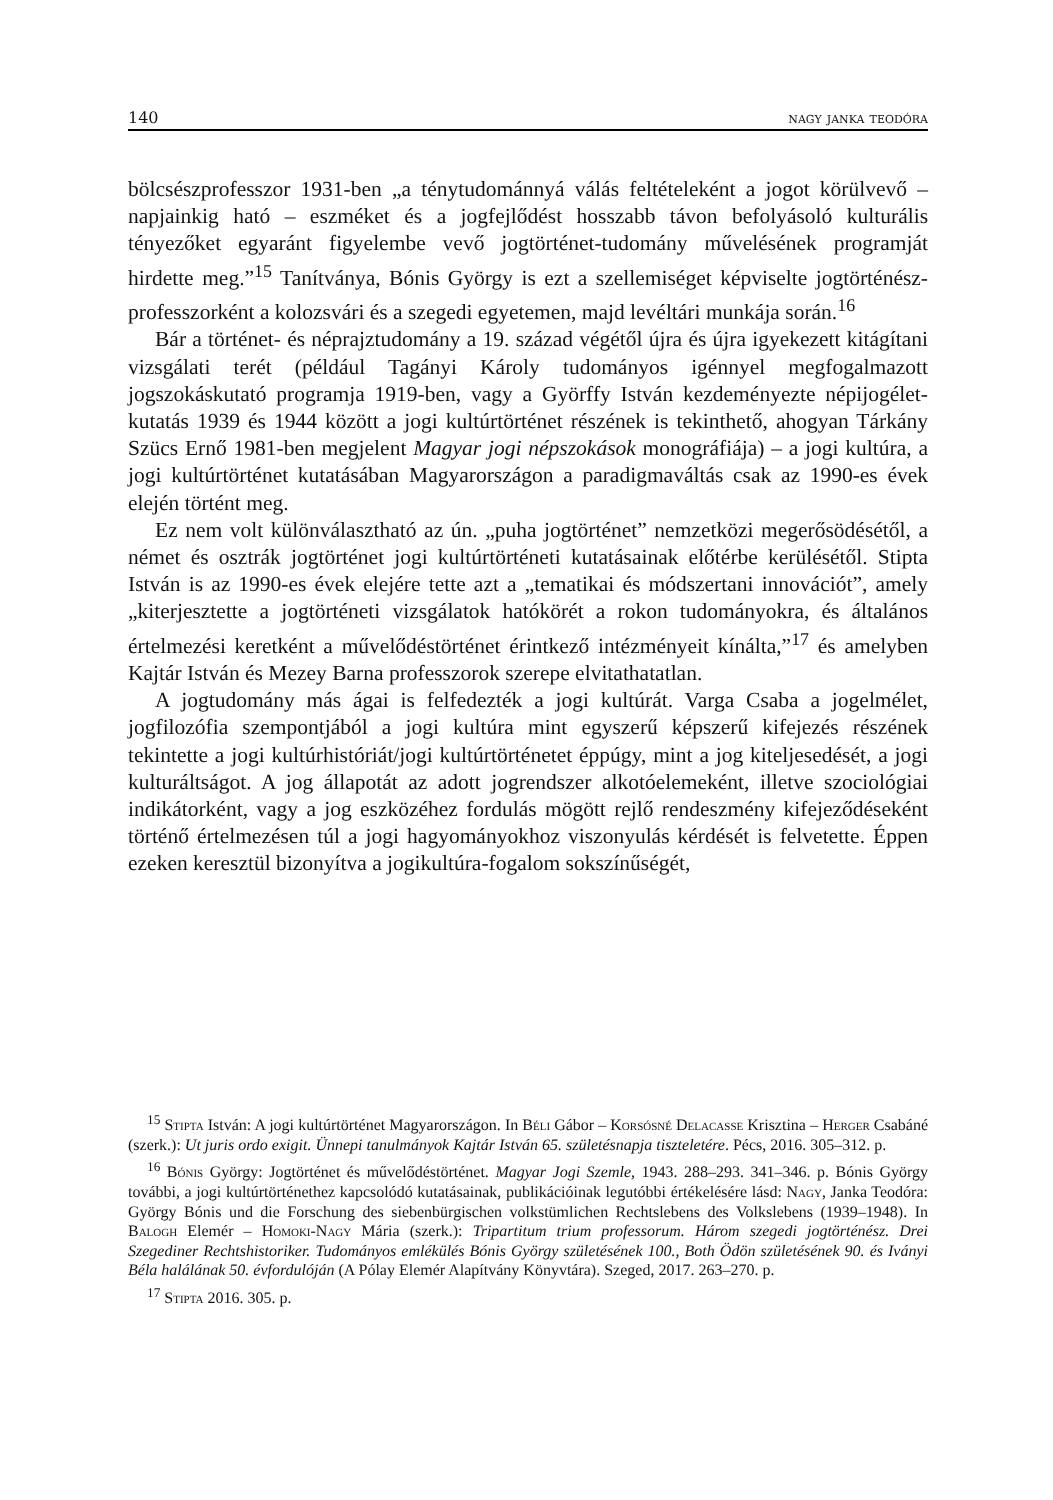140 nagy janka teodóra
bölcsészprofesszor 1931-ben „a ténytudománnyá válás feltételeként a jogot körülvevő – napjainkig ható – eszméket és a jogfejlődést hosszabb távon befolyásoló kulturális tényezőket egyaránt figyelembe vevő jogtörténet-tudomány művelésének programját hirdette meg.”<sup>15</sup> Tanítványa, Bónis György is ezt a szellemiséget képviselte jogtörténész-professzorként a kolozsvári és a szegedi egyetemen, majd levéltári munkája során.<sup>16</sup>
Bár a történet- és néprajztudomány a 19. század végétől újra és újra igyekezett kitágítani vizsgálati terét (például Tagányi Károly tudományos igénnyel megfogalmazott jogszokáskutató programja 1919-ben, vagy a Györffy István kezdeményezte népijogélet-kutatás 1939 és 1944 között a jogi kultúrtörténet részének is tekinthető, ahogyan Tárkány Szücs Ernő 1981-ben megjelent Magyar jogi népszokások monográfiája) – a jogi kultúra, a jogi kultúrtörténet kutatásában Magyarországon a paradigmaváltás csak az 1990-es évek elején történt meg.
Ez nem volt különválasztható az ún. „puha jogtörténet” nemzetközi megerősödésétől, a német és osztrák jogtörténet jogi kultúrtörténeti kutatásainak előtérbe kerülésétől. Stipta István is az 1990-es évek elejére tette azt a „tematikai és módszertani innovációt”, amely „kiterjesztette a jogtörténeti vizsgálatok hatókörét a rokon tudományokra, és általános értelmezési keretként a művelődéstörténet érintkező intézményeit kínálta,”<sup>17</sup> és amelyben Kajtár István és Mezey Barna professzorok szerepe elvitathatatlan.
A jogtudomány más ágai is felfedezték a jogi kultúrát. Varga Csaba a jogelmélet, jogfilozófia szempontjából a jogi kultúra mint egyszerű képszerű kifejezés részének tekintette a jogi kultúrhistóriát/jogi kultúrtörténetet éppúgy, mint a jog kiteljesedését, a jogi kulturáltságot. A jog állapotát az adott jogrendszer alkotóelemeként, illetve szociológiai indikátorként, vagy a jog eszközéhez fordulás mögött rejlő rendeszmény kifejeződéseként történő értelmezésen túl a jogi hagyományokhoz viszonyulás kérdését is felvetette. Éppen ezeken keresztül bizonyítva a jogikultúra-fogalom sokszínűségét,
<sup>15</sup> Stipta István: A jogi kultúrtörténet Magyarországon. In Béli Gábor – Korsósné Delacasse Krisztina – Herger Csabáné (szerk.): Ut juris ordo exigit. Ünnepi tanulmányok Kajtár István 65. születésnapja tiszteletére. Pécs, 2016. 305–312. p.
<sup>16</sup> Bónis György: Jogtörténet és művelődéstörténet. Magyar Jogi Szemle, 1943. 288–293. 341–346. p. Bónis György további, a jogi kultúrtörténethez kapcsolódó kutatásainak, publikációinak legutóbbi értékelésére lásd: Nagy, Janka Teodóra: György Bónis und die Forschung des siebenbürgischen volkstümlichen Rechtslebens des Volkslebens (1939–1948). In Balogh Elemér – Homoki-Nagy Mária (szerk.): Tripartitum trium professorum. Három szegedi jogtörténész. Drei Szegediner Rechtshistoriker. Tudományos emlékülés Bónis György születésének 100., Both Ödön születésének 90. és Iványi Béla halálának 50. évfordulóján (A Pólay Elemér Alapítvány Könyvtára). Szeged, 2017. 263–270. p.
<sup>17</sup> Stipta 2016. 305. p.